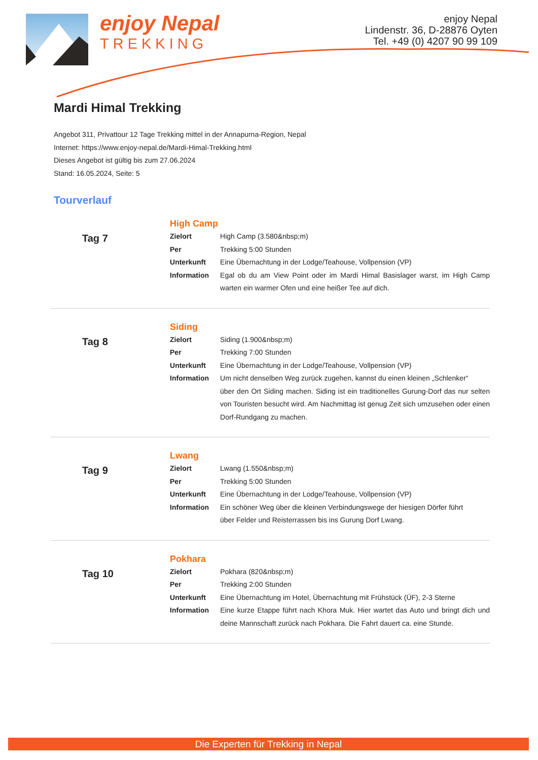enjoy Nepal
TREKKING
enjoy Nepal
Lindenstr. 36, D-28876 Oyten
Tel. +49 (0) 4207 90 99 109
Mardi Himal Trekking
Angebot 311, Privattour 12 Tage Trekking mittel in der Annapurna-Region, Nepal
Internet: https://www.enjoy-nepal.de/Mardi-Himal-Trekking.html
Dieses Angebot ist gültig bis zum 27.06.2024
Stand: 16.05.2024, Seite: 5
Tourverlauf
Tag 7
High Camp
| Zielort | High Camp (3.580&nbsp;m) |
| Per | Trekking 5:00 Stunden |
| Unterkunft | Eine Übernachtung in der Lodge/Teahouse, Vollpension (VP) |
| Information | Egal ob du am View Point oder im Mardi Himal Basislager warst, im High Camp warten ein warmer Ofen und eine heißer Tee auf dich. |
Tag 8
Siding
| Zielort | Siding (1.900&nbsp;m) |
| Per | Trekking 7:00 Stunden |
| Unterkunft | Eine Übernachtung in der Lodge/Teahouse, Vollpension (VP) |
| Information | Um nicht denselben Weg zurück zugehen, kannst du einen kleinen „Schlenker“ über den Ort Siding machen. Siding ist ein traditionelles Gurung-Dorf das nur selten von Touristen besucht wird. Am Nachmittag ist genug Zeit sich umzusehen oder einen Dorf-Rundgang zu machen. |
Tag 9
Lwang
| Zielort | Lwang (1.550&nbsp;m) |
| Per | Trekking 5:00 Stunden |
| Unterkunft | Eine Übernachtung in der Lodge/Teahouse, Vollpension (VP) |
| Information | Ein schöner Weg über die kleinen Verbindungswege der hiesigen Dörfer führt über Felder und Reisterrassen bis ins Gurung Dorf Lwang. |
Tag 10
Pokhara
| Zielort | Pokhara (820&nbsp;m) |
| Per | Trekking 2:00 Stunden |
| Unterkunft | Eine Übernachtung im Hotel, Übernachtung mit Frühstück (ÜF), 2-3 Sterne |
| Information | Eine kurze Etappe führt nach Khora Muk. Hier wartet das Auto und bringt dich und deine Mannschaft zurück nach Pokhara. Die Fahrt dauert ca. eine Stunde. |
Die Experten für Trekking in Nepal